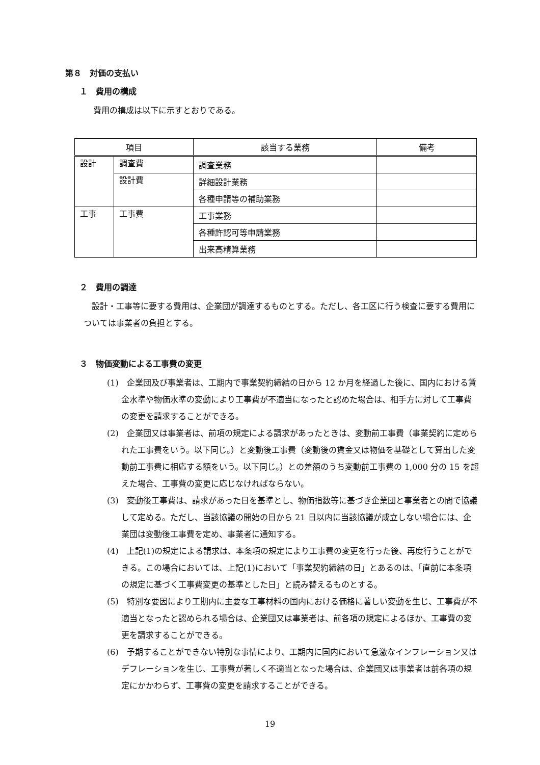第８　対価の支払い
１　費用の構成
費用の構成は以下に示すとおりである。
| 項目 | | 該当する業務 | 備考 |
| --- | --- | --- | --- |
| 設計 | 調査費 | 調査業務 | |
| | 設計費 | 詳細設計業務 | |
| | | 各種申請等の補助業務 | |
| 工事 | 工事費 | 工事業務 | |
| | | 各種許認可等申請業務 | |
| | | 出来高精算業務 | |
２　費用の調達
設計・工事等に要する費用は、企業団が調達するものとする。ただし、各工区に行う検査に要する費用については事業者の負担とする。
３　物価変動による工事費の変更
(1)　企業団及び事業者は、工期内で事業契約締結の日から 12 か月を経過した後に、国内における賃金水準や物価水準の変動により工事費が不適当になったと認めた場合は、相手方に対して工事費の変更を請求することができる。
(2)　企業団又は事業者は、前項の規定による請求があったときは、変動前工事費（事業契約に定められた工事費をいう。以下同じ。）と変動後工事費（変動後の賃金又は物価を基礎として算出した変動前工事費に相応する額をいう。以下同じ。）との差額のうち変動前工事費の 1,000 分の 15 を超えた場合、工事費の変更に応じなければならない。
(3)　変動後工事費は、請求があった日を基準とし、物価指数等に基づき企業団と事業者との間で協議して定める。ただし、当該協議の開始の日から 21 日以内に当該協議が成立しない場合には、企業団は変動後工事費を定め、事業者に通知する。
(4)　上記(1)の規定による請求は、本条項の規定により工事費の変更を行った後、再度行うことができる。この場合においては、上記(1)において「事業契約締結の日」とあるのは、「直前に本条項の規定に基づく工事費変更の基準とした日」と読み替えるものとする。
(5)　特別な要因により工期内に主要な工事材料の国内における価格に著しい変動を生じ、工事費が不適当となったと認められる場合は、企業団又は事業者は、前各項の規定によるほか、工事費の変更を請求することができる。
(6)　予期することができない特別な事情により、工期内に国内において急激なインフレーション又はデフレーションを生じ、工事費が著しく不適当となった場合は、企業団又は事業者は前各項の規定にかかわらず、工事費の変更を請求することができる。
19